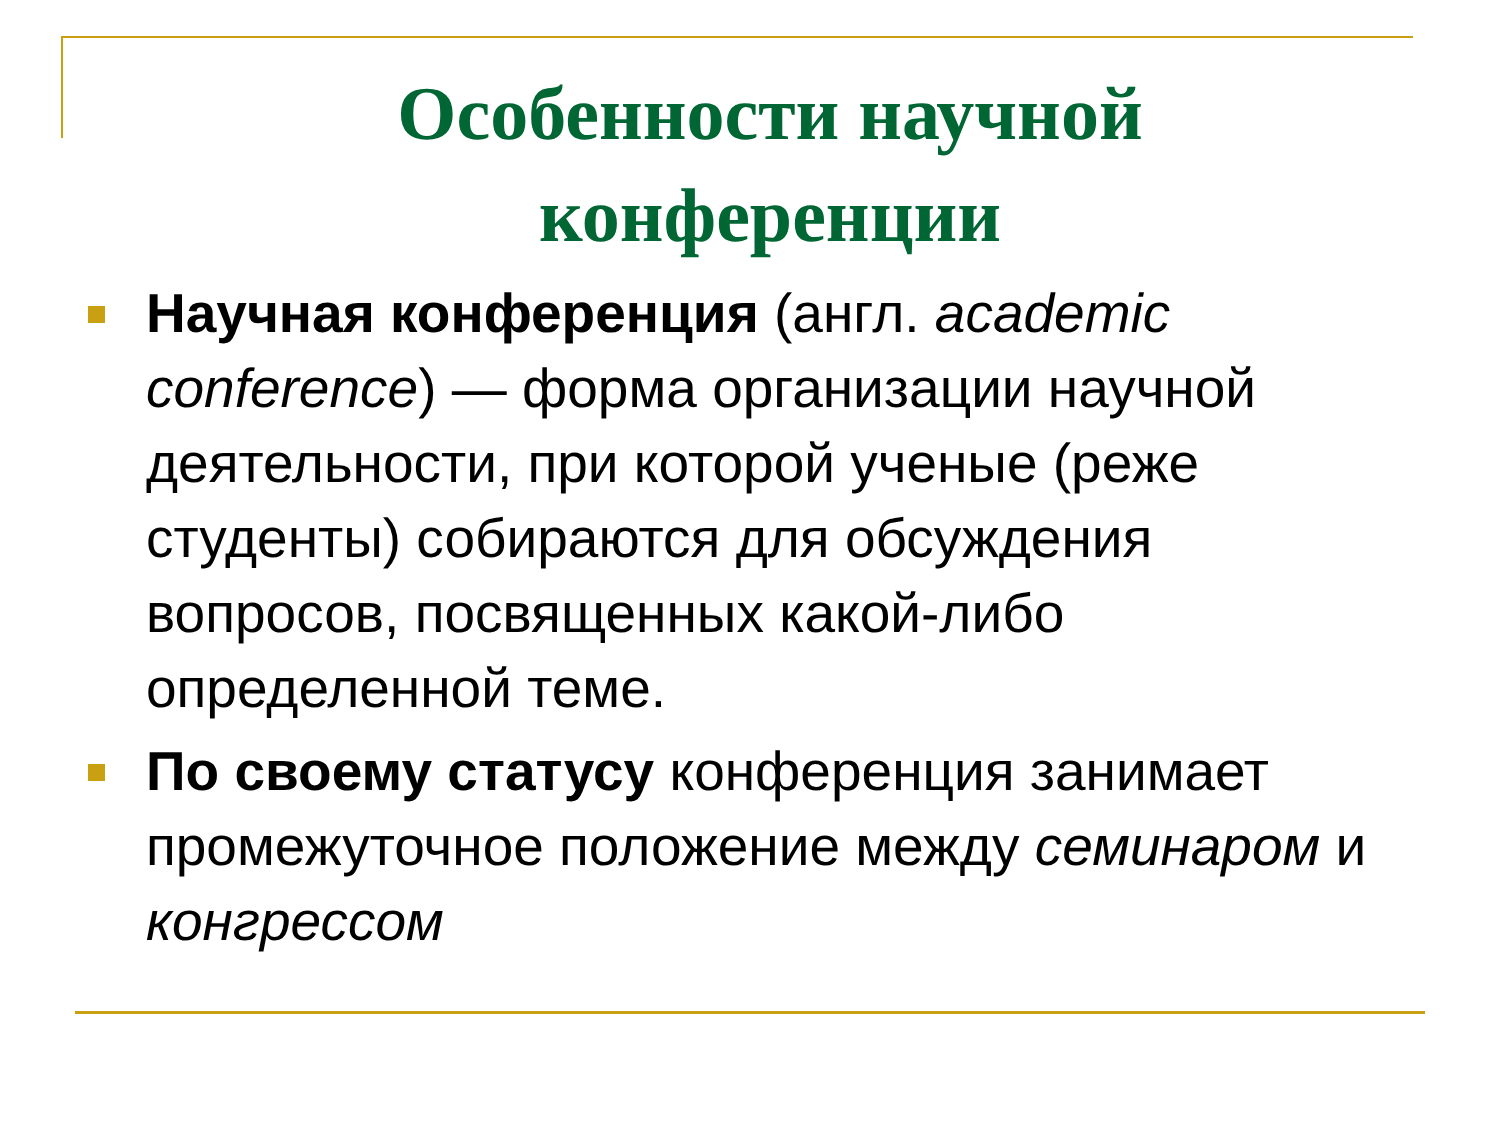Особенности научной
конференции
Научная конференция (англ. academic conference) — форма организации научной деятельности, при которой ученые (реже студенты) собираются для обсуждения вопросов, посвященных какой-либо определенной теме.
По своему статусу конференция занимает промежуточное положение между семинаром и конгрессом